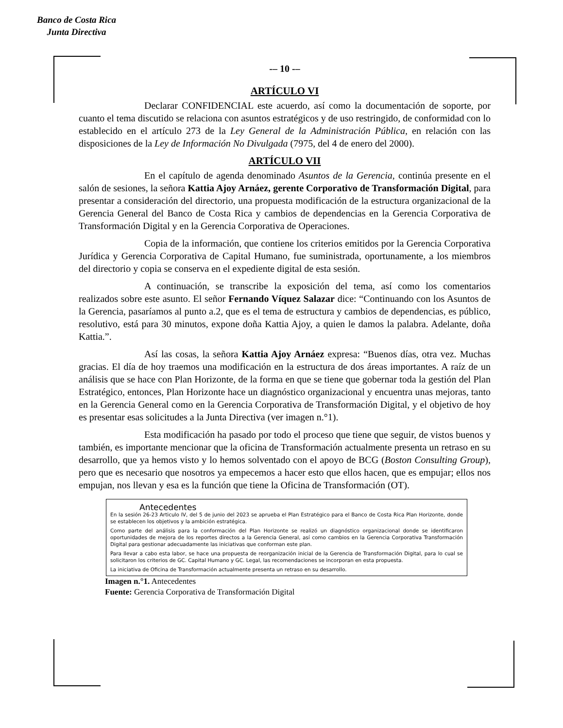Banco de Costa Rica
Junta Directiva
-– 10 -–
ARTÍCULO VI
Declarar CONFIDENCIAL este acuerdo, así como la documentación de soporte, por cuanto el tema discutido se relaciona con asuntos estratégicos y de uso restringido, de conformidad con lo establecido en el artículo 273 de la Ley General de la Administración Pública, en relación con las disposiciones de la Ley de Información No Divulgada (7975, del 4 de enero del 2000).
ARTÍCULO VII
En el capítulo de agenda denominado Asuntos de la Gerencia, continúa presente en el salón de sesiones, la señora Kattia Ajoy Arnáez, gerente Corporativo de Transformación Digital, para presentar a consideración del directorio, una propuesta modificación de la estructura organizacional de la Gerencia General del Banco de Costa Rica y cambios de dependencias en la Gerencia Corporativa de Transformación Digital y en la Gerencia Corporativa de Operaciones.
Copia de la información, que contiene los criterios emitidos por la Gerencia Corporativa Jurídica y Gerencia Corporativa de Capital Humano, fue suministrada, oportunamente, a los miembros del directorio y copia se conserva en el expediente digital de esta sesión.
A continuación, se transcribe la exposición del tema, así como los comentarios realizados sobre este asunto. El señor Fernando Víquez Salazar dice: “Continuando con los Asuntos de la Gerencia, pasaríamos al punto a.2, que es el tema de estructura y cambios de dependencias, es público, resolutivo, está para 30 minutos, expone doña Kattia Ajoy, a quien le damos la palabra. Adelante, doña Kattia.”.
Así las cosas, la señora Kattia Ajoy Arnáez expresa: “Buenos días, otra vez. Muchas gracias. El día de hoy traemos una modificación en la estructura de dos áreas importantes. A raíz de un análisis que se hace con Plan Horizonte, de la forma en que se tiene que gobernar toda la gestión del Plan Estratégico, entonces, Plan Horizonte hace un diagnóstico organizacional y encuentra unas mejoras, tanto en la Gerencia General como en la Gerencia Corporativa de Transformación Digital, y el objetivo de hoy es presentar esas solicitudes a la Junta Directiva (ver imagen n.°1).
Esta modificación ha pasado por todo el proceso que tiene que seguir, de vistos buenos y también, es importante mencionar que la oficina de Transformación actualmente presenta un retraso en su desarrollo, que ya hemos visto y lo hemos solventado con el apoyo de BCG (Boston Consulting Group), pero que es necesario que nosotros ya empecemos a hacer esto que ellos hacen, que es empujar; ellos nos empujan, nos llevan y esa es la función que tiene la Oficina de Transformación (OT).
Antecedentes
En la sesión 26-23 Articulo IV, del 5 de junio del 2023 se aprueba el Plan Estratégico para el Banco de Costa Rica Plan Horizonte, donde se establecen los objetivos y la ambición estratégica.
Como parte del análisis para la conformación del Plan Horizonte se realizó un diagnóstico organizacional donde se identificaron oportunidades de mejora de los reportes directos a la Gerencia General, así como cambios en la Gerencia Corporativa Transformación Digital para gestionar adecuadamente las iniciativas que conforman este plan.
Para llevar a cabo esta labor, se hace una propuesta de reorganización inicial de la Gerencia de Transformación Digital, para lo cual se solicitaron los criterios de GC. Capital Humano y GC. Legal, las recomendaciones se incorporan en esta propuesta.
La iniciativa de Oficina de Transformación actualmente presenta un retraso en su desarrollo.
Imagen n.°1. Antecedentes
Fuente: Gerencia Corporativa de Transformación Digital